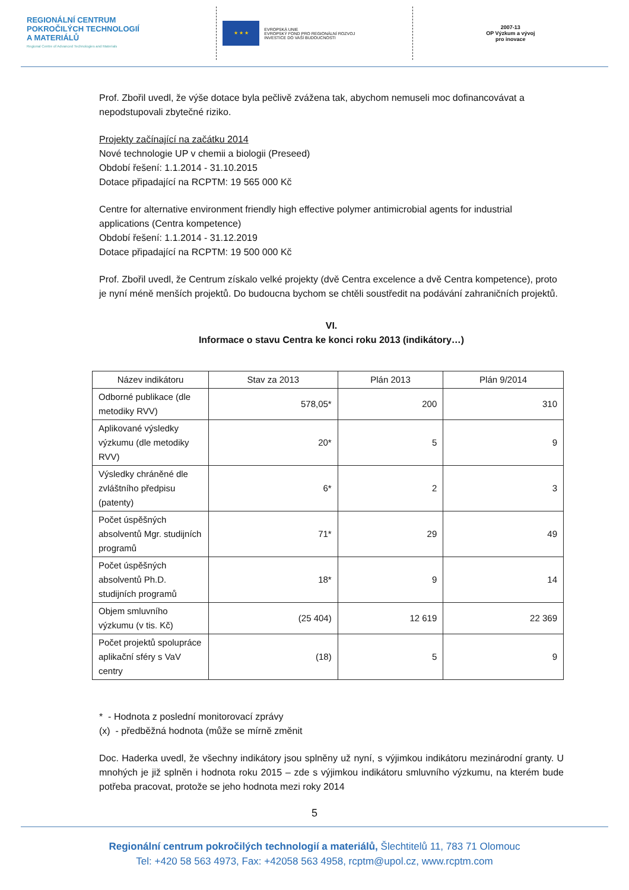REGIONÁLNÍ CENTRUM
POKROČILÝCH TECHNOLOGIÍ
A MATERIÁLŮ
Regional Centre of Advanced Technologies and Materials
★ ★ ★
EVROPSKÁ UNIE
EVROPSKÝ FOND PRO REGIONÁLNÍ ROZVOJ
INVESTICE DO VAŠÍ BUDOUCNOSTI
2007-13
OP Výzkum a vývoj
pro inovace
Prof. Zbořil uvedl, že výše dotace byla pečlivě zvážena tak, abychom nemuseli moc dofinancovávat a nepodstupovali zbytečné riziko.
Projekty začínající na začátku 2014
Nové technologie UP v chemii a biologii (Preseed)
Období řešení: 1.1.2014 - 31.10.2015
Dotace připadající na RCPTM: 19 565 000 Kč
Centre for alternative environment friendly high effective polymer antimicrobial agents for industrial applications (Centra kompetence)
Období řešení: 1.1.2014 - 31.12.2019
Dotace připadající na RCPTM: 19 500 000 Kč
Prof. Zbořil uvedl, že Centrum získalo velké projekty (dvě Centra excelence a dvě Centra kompetence), proto je nyní méně menších projektů. Do budoucna bychom se chtěli soustředit na podávání zahraničních projektů.
VI.
Informace o stavu Centra ke konci roku 2013 (indikátory…)
| Název indikátoru | Stav za 2013 | Plán 2013 | Plán 9/2014 |
| --- | --- | --- | --- |
| Odborné publikace (dle metodiky RVV) | 578,05* | 200 | 310 |
| Aplikované výsledky výzkumu (dle metodiky RVV) | 20* | 5 | 9 |
| Výsledky chráněné dle zvláštního předpisu (patenty) | 6* | 2 | 3 |
| Počet úspěšných absolventů Mgr. studijních programů | 71* | 29 | 49 |
| Počet úspěšných absolventů Ph.D. studijních programů | 18* | 9 | 14 |
| Objem smluvního výzkumu (v tis. Kč) | (25 404) | 12 619 | 22 369 |
| Počet projektů spolupráce aplikační sféry s VaV centry | (18) | 5 | 9 |
* - Hodnota z poslední monitorovací zprávy
(x) - předběžná hodnota (může se mírně změnit
Doc. Haderka uvedl, že všechny indikátory jsou splněny už nyní, s výjimkou indikátoru mezinárodní granty. U mnohých je již splněn i hodnota roku 2015 – zde s výjimkou indikátoru smluvního výzkumu, na kterém bude potřeba pracovat, protože se jeho hodnota mezi roky 2014
5
Regionální centrum pokročilých technologií a materiálů, Šlechtitelů 11, 783 71 Olomouc
Tel: +420 58 563 4973, Fax: +42058 563 4958, rcptm@upol.cz, www.rcptm.com